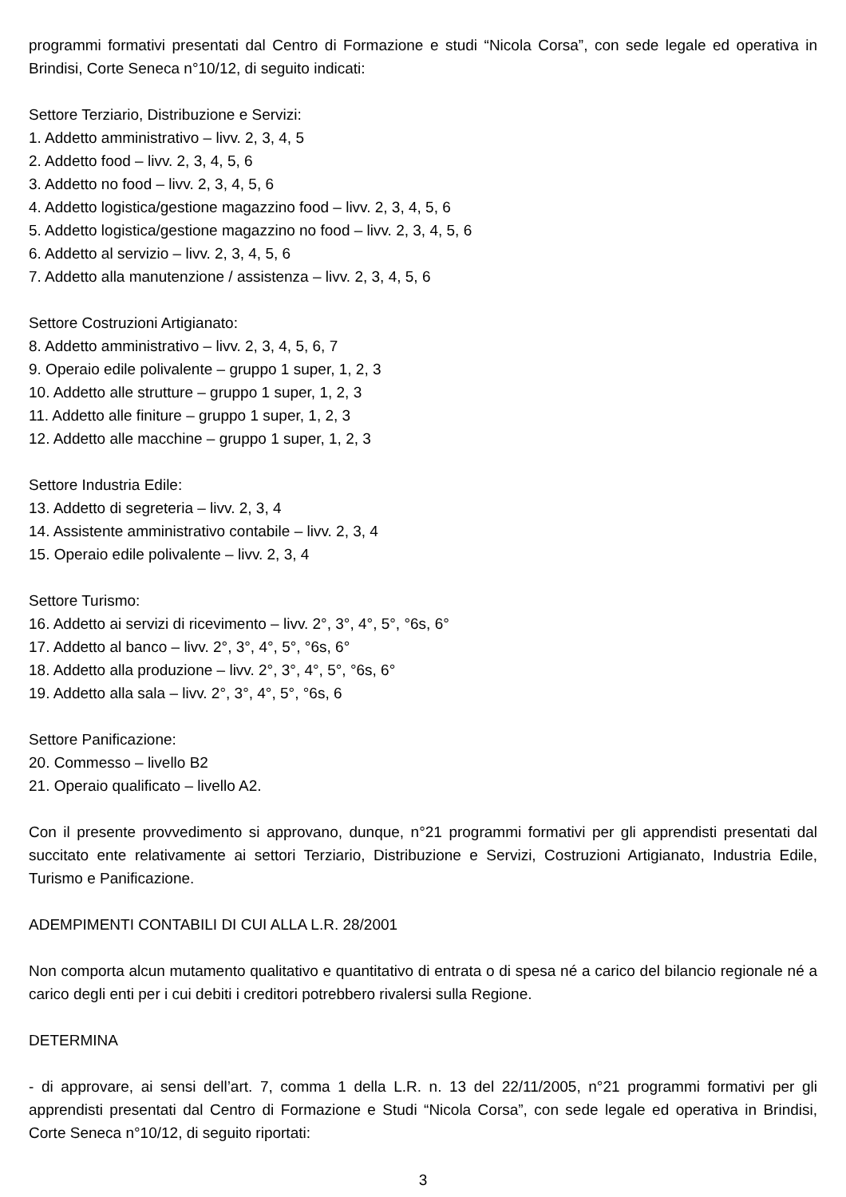programmi formativi presentati dal Centro di Formazione e studi “Nicola Corsa”, con sede legale ed operativa in Brindisi, Corte Seneca n°10/12, di seguito indicati:
Settore Terziario, Distribuzione e Servizi:
1. Addetto amministrativo – livv. 2, 3, 4, 5
2. Addetto food – livv. 2, 3, 4, 5, 6
3. Addetto no food – livv. 2, 3, 4, 5, 6
4. Addetto logistica/gestione magazzino food – livv. 2, 3, 4, 5, 6
5. Addetto logistica/gestione magazzino no food – livv. 2, 3, 4, 5, 6
6. Addetto al servizio – livv. 2, 3, 4, 5, 6
7. Addetto alla manutenzione / assistenza – livv. 2, 3, 4, 5, 6
Settore Costruzioni Artigianato:
8. Addetto amministrativo – livv. 2, 3, 4, 5, 6, 7
9. Operaio edile polivalente – gruppo 1 super, 1, 2, 3
10. Addetto alle strutture – gruppo 1 super, 1, 2, 3
11. Addetto alle finiture – gruppo 1 super, 1, 2, 3
12. Addetto alle macchine – gruppo 1 super, 1, 2, 3
Settore Industria Edile:
13. Addetto di segreteria – livv. 2, 3, 4
14. Assistente amministrativo contabile – livv. 2, 3, 4
15. Operaio edile polivalente – livv. 2, 3, 4
Settore Turismo:
16. Addetto ai servizi di ricevimento – livv. 2°, 3°, 4°, 5°, °6s, 6°
17. Addetto al banco – livv. 2°, 3°, 4°, 5°, °6s, 6°
18. Addetto alla produzione – livv. 2°, 3°, 4°, 5°, °6s, 6°
19. Addetto alla sala – livv. 2°, 3°, 4°, 5°, °6s, 6
Settore Panificazione:
20. Commesso – livello B2
21. Operaio qualificato – livello A2.
Con il presente provvedimento si approvano, dunque, n°21 programmi formativi per gli apprendisti presentati dal succitato ente relativamente ai settori Terziario, Distribuzione e Servizi, Costruzioni Artigianato, Industria Edile, Turismo e Panificazione.
ADEMPIMENTI CONTABILI DI CUI ALLA L.R. 28/2001
Non comporta alcun mutamento qualitativo e quantitativo di entrata o di spesa né a carico del bilancio regionale né a carico degli enti per i cui debiti i creditori potrebbero rivalersi sulla Regione.
DETERMINA
- di approvare, ai sensi dell’art. 7, comma 1 della L.R. n. 13 del 22/11/2005, n°21 programmi formativi per gli apprendisti presentati dal Centro di Formazione e Studi “Nicola Corsa”, con sede legale ed operativa in Brindisi, Corte Seneca n°10/12, di seguito riportati:
3